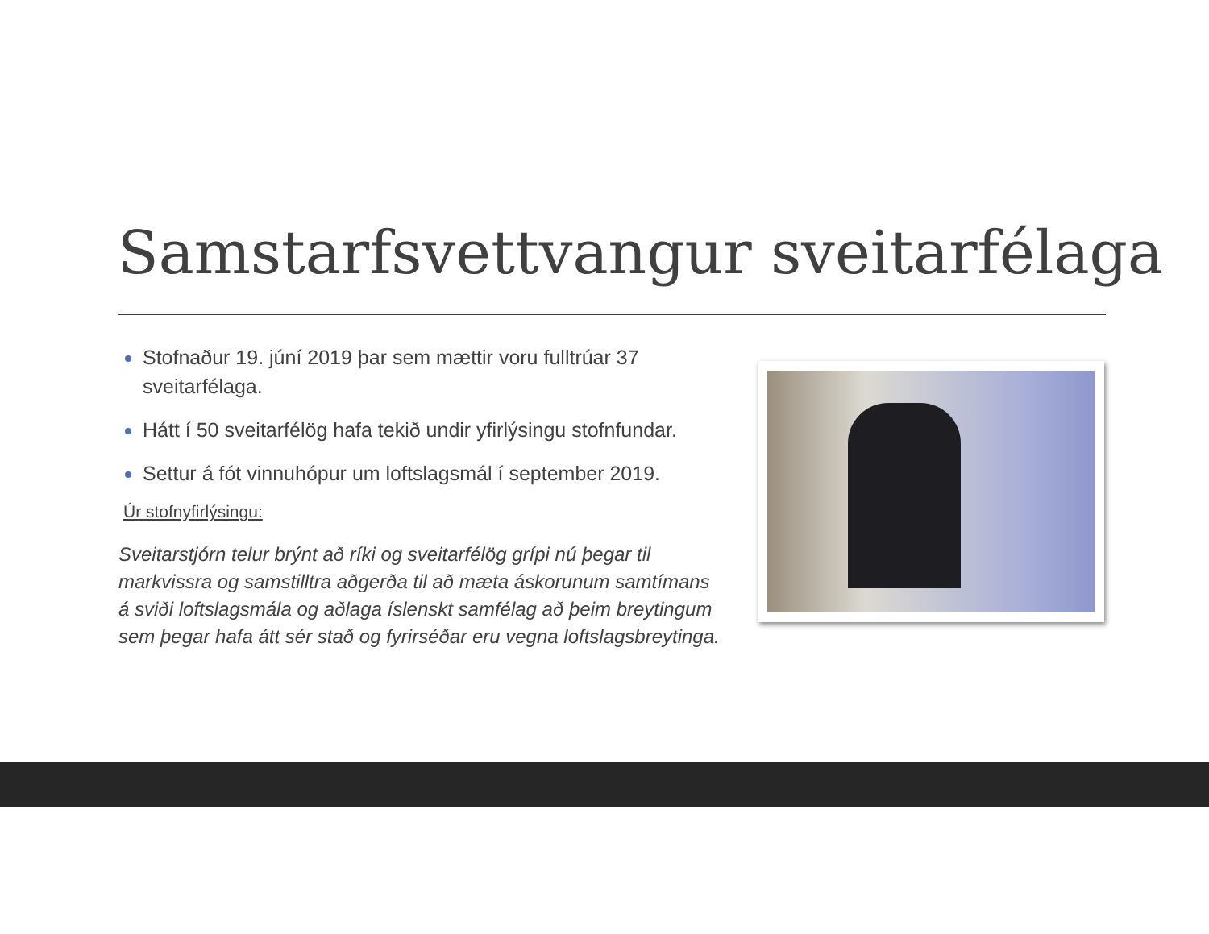Samstarfsvettvangur sveitarfélaga
Stofnaður 19. júní 2019 þar sem mættir voru fulltrúar 37 sveitarfélaga.
Hátt í 50 sveitarfélög hafa tekið undir yfirlýsingu stofnfundar.
Settur á fót vinnuhópur um loftslagsmál í september 2019.
Úr stofnyfirlýsingu:
Sveitarstjórn telur brýnt að ríki og sveitarfélög grípi nú þegar til markvissra og samstilltra aðgerða til að mæta áskorunum samtímans á sviði loftslagsmála og aðlaga íslenskt samfélag að þeim breytingum sem þegar hafa átt sér stað og fyrirséðar eru vegna loftslagsbreytinga.